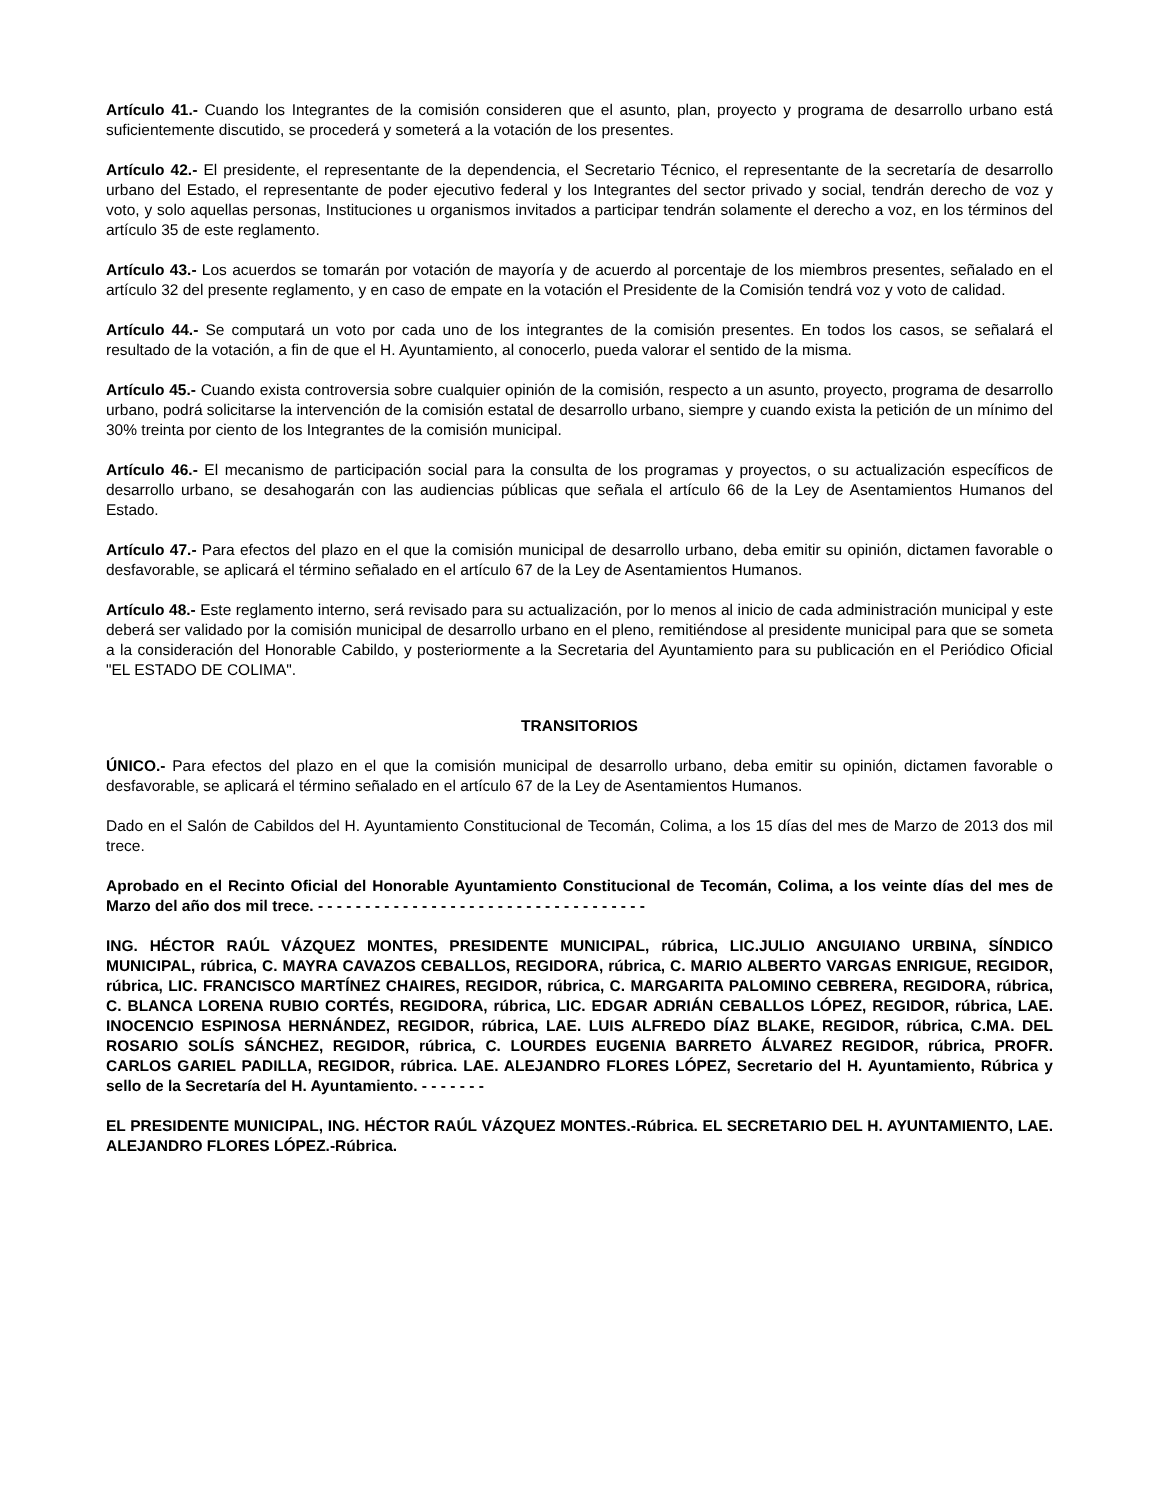Artículo 41.- Cuando los Integrantes de la comisión consideren que el asunto, plan, proyecto y programa de desarrollo urbano está suficientemente discutido, se procederá y someterá a la votación de los presentes.
Artículo 42.- El presidente, el representante de la dependencia, el Secretario Técnico, el representante de la secretaría de desarrollo urbano del Estado, el representante de poder ejecutivo federal y los Integrantes del sector privado y social, tendrán derecho de voz y voto, y solo aquellas personas, Instituciones u organismos invitados a participar tendrán solamente el derecho a voz, en los términos del artículo 35 de este reglamento.
Artículo 43.- Los acuerdos se tomarán por votación de mayoría y de acuerdo al porcentaje de los miembros presentes, señalado en el artículo 32 del presente reglamento, y en caso de empate en la votación el Presidente de la Comisión tendrá voz y voto de calidad.
Artículo 44.- Se computará un voto por cada uno de los integrantes de la comisión presentes. En todos los casos, se señalará el resultado de la votación, a fin de que el H. Ayuntamiento, al conocerlo, pueda valorar el sentido de la misma.
Artículo 45.- Cuando exista controversia sobre cualquier opinión de la comisión, respecto a un asunto, proyecto, programa de desarrollo urbano, podrá solicitarse la intervención de la comisión estatal de desarrollo urbano, siempre y cuando exista la petición de un mínimo del 30% treinta por ciento de los Integrantes de la comisión municipal.
Artículo 46.- El mecanismo de participación social para la consulta de los programas y proyectos, o su actualización específicos de desarrollo urbano, se desahogarán con las audiencias públicas que señala el artículo 66 de la Ley de Asentamientos Humanos del Estado.
Artículo 47.- Para efectos del plazo en el que la comisión municipal de desarrollo urbano, deba emitir su opinión, dictamen favorable o desfavorable, se aplicará el término señalado en el artículo 67 de la Ley de Asentamientos Humanos.
Artículo 48.- Este reglamento interno, será revisado para su actualización, por lo menos al inicio de cada administración municipal y este deberá ser validado por la comisión municipal de desarrollo urbano en el pleno, remitiéndose al presidente municipal para que se someta a la consideración del Honorable Cabildo, y posteriormente a la Secretaria del Ayuntamiento para su publicación en el Periódico Oficial "EL ESTADO DE COLIMA".
TRANSITORIOS
ÚNICO.- Para efectos del plazo en el que la comisión municipal de desarrollo urbano, deba emitir su opinión, dictamen favorable o desfavorable, se aplicará el término señalado en el artículo 67 de la Ley de Asentamientos Humanos.
Dado en el Salón de Cabildos del H. Ayuntamiento Constitucional de Tecomán, Colima, a los 15 días del mes de Marzo de 2013 dos mil trece.
Aprobado en el Recinto Oficial del Honorable Ayuntamiento Constitucional de Tecomán, Colima, a los veinte días del mes de Marzo del año dos mil trece. - - - - - - - - - - - - - - - - - - - - - - - - - - - - - - - - - - -
ING. HÉCTOR RAÚL VÁZQUEZ MONTES, PRESIDENTE MUNICIPAL, rúbrica, LIC.JULIO ANGUIANO URBINA, SÍNDICO MUNICIPAL, rúbrica, C. MAYRA CAVAZOS CEBALLOS, REGIDORA, rúbrica, C. MARIO ALBERTO VARGAS ENRIGUE, REGIDOR, rúbrica, LIC. FRANCISCO MARTÍNEZ CHAIRES, REGIDOR, rúbrica, C. MARGARITA PALOMINO CEBRERA, REGIDORA, rúbrica, C. BLANCA LORENA RUBIO CORTÉS, REGIDORA, rúbrica, LIC. EDGAR ADRIÁN CEBALLOS LÓPEZ, REGIDOR, rúbrica, LAE. INOCENCIO ESPINOSA HERNÁNDEZ, REGIDOR, rúbrica, LAE. LUIS ALFREDO DÍAZ BLAKE, REGIDOR, rúbrica, C.MA. DEL ROSARIO SOLÍS SÁNCHEZ, REGIDOR, rúbrica, C. LOURDES EUGENIA BARRETO ÁLVAREZ REGIDOR, rúbrica, PROFR. CARLOS GARIEL PADILLA, REGIDOR, rúbrica. LAE. ALEJANDRO FLORES LÓPEZ, Secretario del H. Ayuntamiento, Rúbrica y sello de la Secretaría del H. Ayuntamiento. - - - - - - -
EL PRESIDENTE MUNICIPAL, ING. HÉCTOR RAÚL VÁZQUEZ MONTES.-Rúbrica. EL SECRETARIO DEL H. AYUNTAMIENTO, LAE. ALEJANDRO FLORES LÓPEZ.-Rúbrica.